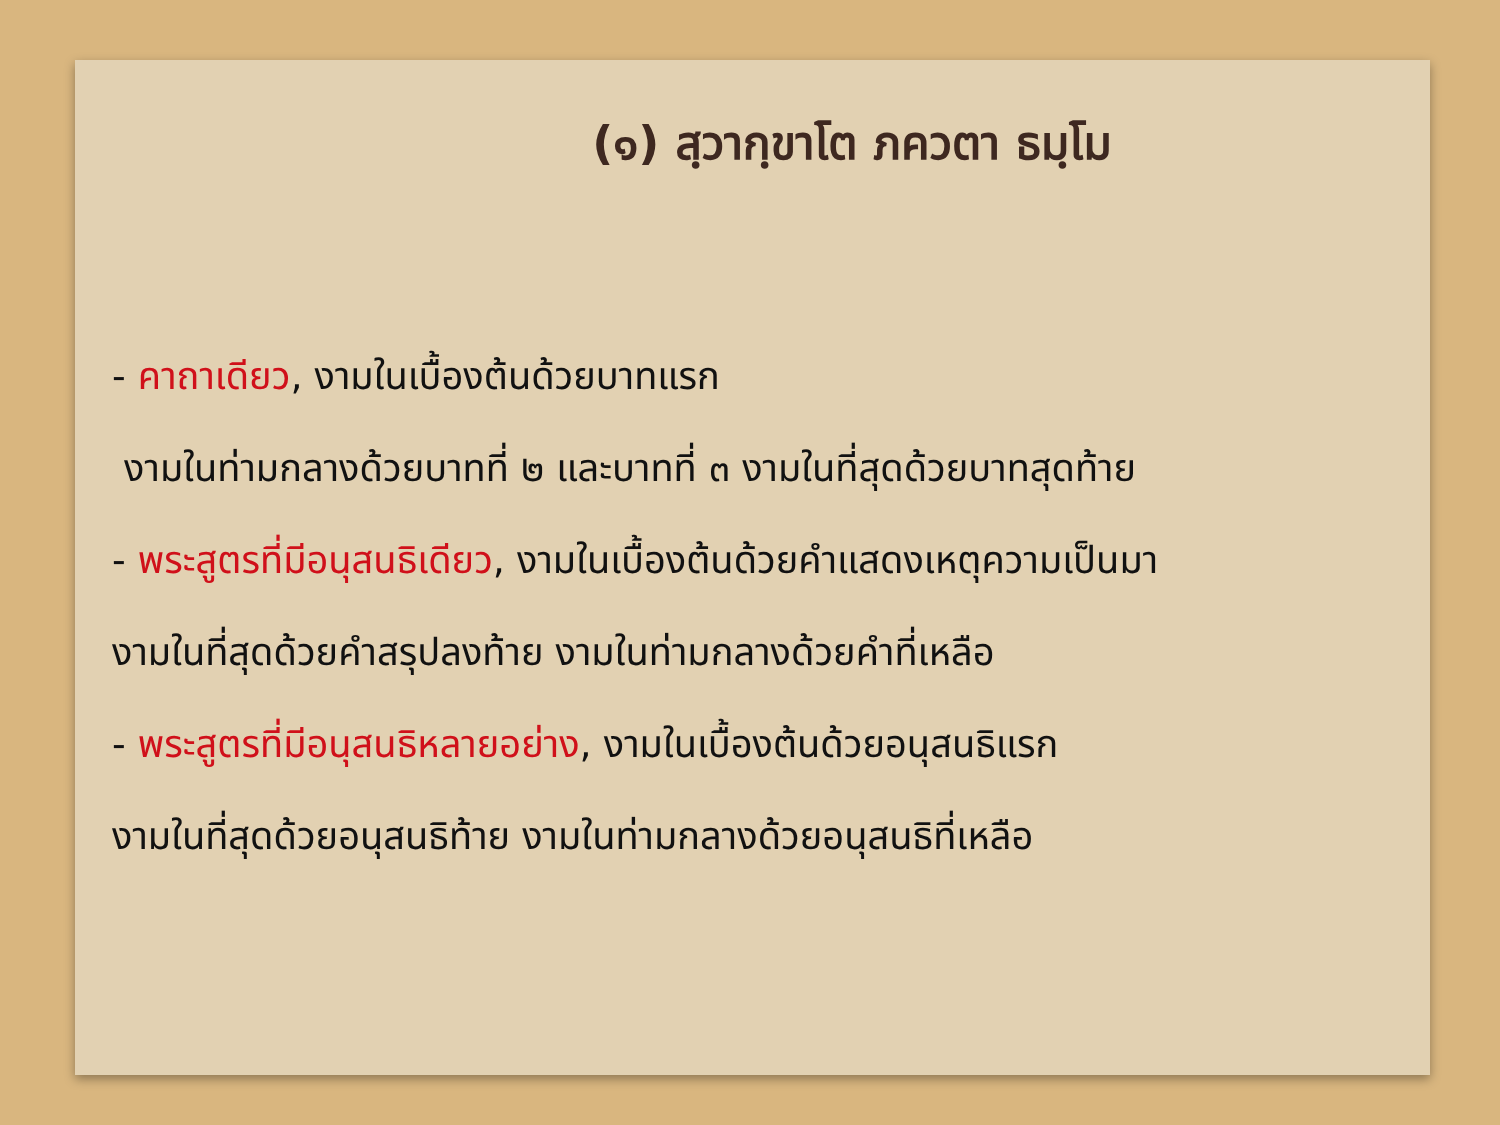(๑) สฺวากฺขาโต ภควตา ธมฺโม
- คาถาเดียว, งามในเบื้องต้นด้วยบาทแรก
งามในท่ามกลางด้วยบาทที่ ๒ และบาทที่ ๓ งามในที่สุดด้วยบาทสุดท้าย
- พระสูตรที่มีอนุสนธิเดียว, งามในเบื้องต้นด้วยคำแสดงเหตุความเป็นมา
งามในที่สุดด้วยคำสรุปลงท้าย งามในท่ามกลางด้วยคำที่เหลือ
- พระสูตรที่มีอนุสนธิหลายอย่าง, งามในเบื้องต้นด้วยอนุสนธิแรก
งามในที่สุดด้วยอนุสนธิท้าย งามในท่ามกลางด้วยอนุสนธิที่เหลือ